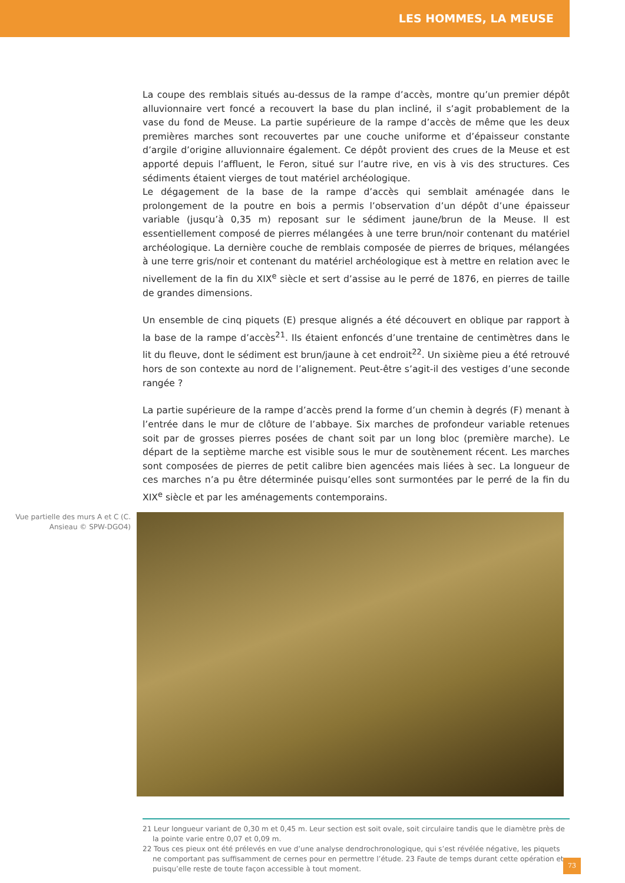LES HOMMES, LA MEUSE
La coupe des remblais situés au-dessus de la rampe d’accès, montre qu’un premier dépôt alluvionnaire vert foncé a recouvert la base du plan incliné, il s’agit probablement de la vase du fond de Meuse. La partie supérieure de la rampe d’accès de même que les deux premières marches sont recouvertes par une couche uniforme et d’épaisseur constante d’argile d’origine alluvionnaire également. Ce dépôt provient des crues de la Meuse et est apporté depuis l’affluent, le Feron, situé sur l’autre rive, en vis à vis des structures. Ces sédiments étaient vierges de tout matériel archéologique.
Le dégagement de la base de la rampe d’accès qui semblait aménagée dans le prolongement de la poutre en bois a permis l’observation d’un dépôt d’une épaisseur variable (jusqu’à 0,35 m) reposant sur le sédiment jaune/brun de la Meuse. Il est essentiellement composé de pierres mélangées à une terre brun/noir contenant du matériel archéologique. La dernière couche de remblais composée de pierres de briques, mélangées à une terre gris/noir et contenant du matériel archéologique est à mettre en relation avec le nivellement de la fin du XIX<sup>e</sup> siècle et sert d’assise au le perré de 1876, en pierres de taille de grandes dimensions.
Un ensemble de cinq piquets (E) presque alignés a été découvert en oblique par rapport à la base de la rampe d’accès<sup>21</sup>. Ils étaient enfoncés d’une trentaine de centimètres dans le lit du fleuve, dont le sédiment est brun/jaune à cet endroit<sup>22</sup>. Un sixième pieu a été retrouvé hors de son contexte au nord de l’alignement. Peut-être s’agit-il des vestiges d’une seconde rangée ?
La partie supérieure de la rampe d’accès prend la forme d’un chemin à degrés (F) menant à l’entrée dans le mur de clôture de l’abbaye. Six marches de profondeur variable retenues soit par de grosses pierres posées de chant soit par un long bloc (première marche). Le départ de la septième marche est visible sous le mur de soutènement récent. Les marches sont composées de pierres de petit calibre bien agencées mais liées à sec. La longueur de ces marches n’a pu être déterminée puisqu’elles sont surmontées par le perré de la fin du XIX<sup>e</sup> siècle et par les aménagements contemporains.
Vue partielle des murs A et C (C. Ansieau © SPW-DGO4)
21 Leur longueur variant de 0,30 m et 0,45 m. Leur section est soit ovale, soit circulaire tandis que le diamètre près de la pointe varie entre 0,07 et 0,09 m.
22 Tous ces pieux ont été prélevés en vue d’une analyse dendrochronologique, qui s’est révélée négative, les piquets ne comportant pas suffisamment de cernes pour en permettre l’étude. 23 Faute de temps durant cette opération et puisqu’elle reste de toute façon accessible à tout moment.
73